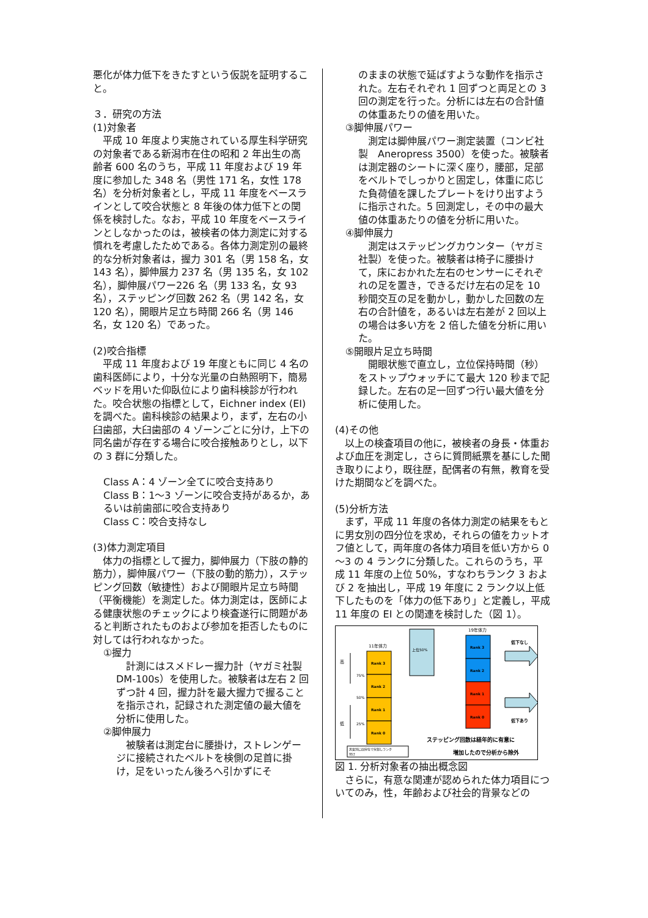悪化が体力低下をきたすという仮説を証明すること。
３．研究の方法
(1)対象者
　平成 10 年度より実施されている厚生科学研究の対象者である新潟市在住の昭和 2 年出生の高齢者 600 名のうち，平成 11 年度および 19 年度に参加した 348 名（男性 171 名，女性 178 名）を分析対象者とし，平成 11 年度をベースラインとして咬合状態と 8 年後の体力低下との関係を検討した。なお，平成 10 年度をベースラインとしなかったのは，被検者の体力測定に対する慣れを考慮したためである。各体力測定別の最終的な分析対象者は，握力 301 名（男 158 名，女 143 名），脚伸展力 237 名（男 135 名，女 102 名），脚伸展パワー226 名（男 133 名，女 93 名），ステッピング回数 262 名（男 142 名，女 120 名），開眼片足立ち時間 266 名（男 146 名，女 120 名）であった。
(2)咬合指標
　平成 11 年度および 19 年度ともに同じ 4 名の歯科医師により，十分な光量の白熱照明下，簡易ベッドを用いた仰臥位により歯科検診が行われた。咬合状態の指標として，Eichner index (EI) を調べた。歯科検診の結果より，まず，左右の小臼歯部，大臼歯部の 4 ゾーンごとに分け，上下の同名歯が存在する場合に咬合接触ありとし，以下の 3 群に分類した。
Class A：4 ゾーン全てに咬合支持あり
Class B：1～3 ゾーンに咬合支持があるか，あるいは前歯部に咬合支持あり
Class C：咬合支持なし
(3)体力測定項目
　体力の指標として握力，脚伸展力（下肢の静的筋力），脚伸展パワー（下肢の動的筋力），ステッピング回数（敏捷性）および開眼片足立ち時間（平衡機能）を測定した。体力測定は，医師による健康状態のチェックにより検査遂行に問題があると判断されたものおよび参加を拒否したものに対しては行われなかった。
①握力
　計測にはスメドレー握力計（ヤガミ社製　DM-100s）を使用した。被験者は左右 2 回ずつ計 4 回，握力計を最大握力で握ることを指示され，記録された測定値の最大値を分析に使用した。
②脚伸展力
　被験者は測定台に腰掛け，ストレンゲージに接続されたベルトを検側の足首に掛け，足をいったん後ろへ引かずにそ
のままの状態で延ばすような動作を指示された。左右それぞれ 1 回ずつと両足との 3 回の測定を行った。分析には左右の合計値の体重あたりの値を用いた。
③脚伸展パワー
　測定は脚伸展パワー測定装置（コンビ社製　Aneropress 3500）を使った。被験者は測定器のシートに深く座り，腰部，足部をベルトでしっかりと固定し，体重に応じた負荷値を課したプレートをけり出すように指示された。5 回測定し，その中の最大値の体重あたりの値を分析に用いた。
④脚伸展力
　測定はステッピングカウンター（ヤガミ社製）を使った。被験者は椅子に腰掛けて，床におかれた左右のセンサーにそれぞれの足を置き，できるだけ左右の足を 10 秒間交互の足を動かし，動かした回数の左右の合計値を，あるいは左右差が 2 回以上の場合は多い方を 2 倍した値を分析に用いた。
⑤開眼片足立ち時間
　開眼状態で直立し，立位保持時間（秒）をストップウォッチにて最大 120 秒まで記録した。左右の足一回ずつ行い最大値を分析に使用した。
(4)その他
　以上の検査項目の他に，被検者の身長・体重および血圧を測定し，さらに質問紙票を基にした聞き取りにより，既往歴，配偶者の有無，教育を受けた期間などを調べた。
(5)分析方法
　まず，平成 11 年度の各体力測定の結果をもとに男女別の四分位を求め，それらの値をカットオフ値として，両年度の各体力項目を低い方から 0～3 の 4 ランクに分類した。これらのうち，平成 11 年度の上位 50%，すなわちランク 3 および 2 を抽出し，平成 19 年度に 2 ランク以上低下したものを「体力の低下あり」と定義し，平成 11 年度の EI との関連を検討した（図 1）。
11年体力
高
低
75%
50%
25%
Rank 3
Rank 2
Rank 1
Rank 0
上位50%
19年体力
Rank 3
Rank 2
Rank 1
Rank 0
低下なし
低下あり
ステッピング回数は経年的に有意に
増加したので分析から除外
男女別に四分位で分割しランク
付け
図 1. 分析対象者の抽出概念図
　さらに，有意な関連が認められた体力項目についてのみ，性，年齢および社会的背景などの